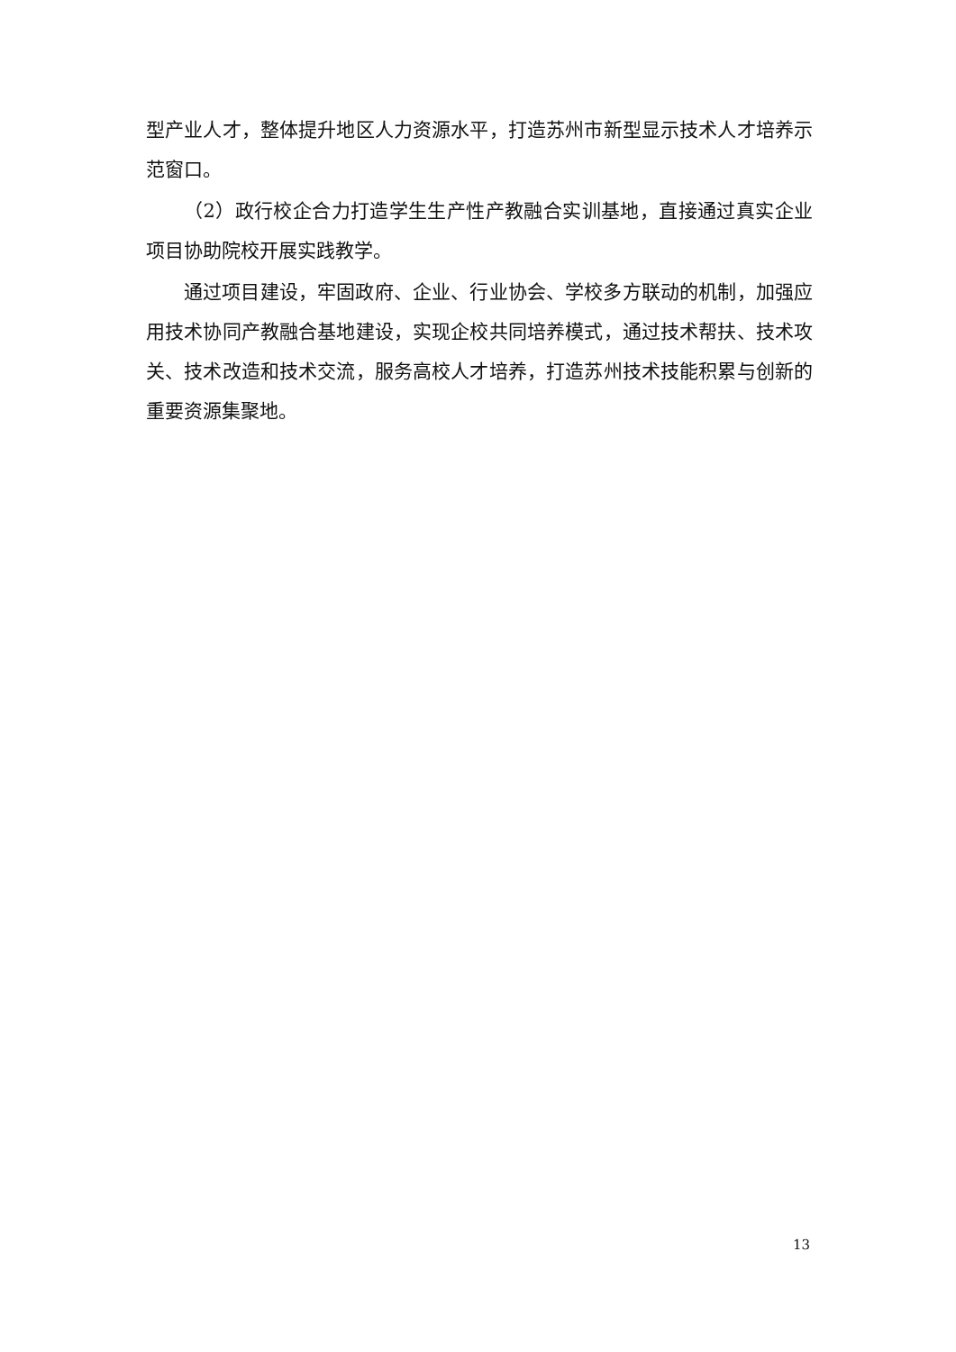型产业人才，整体提升地区人力资源水平，打造苏州市新型显示技术人才培养示范窗口。
（2）政行校企合力打造学生生产性产教融合实训基地，直接通过真实企业项目协助院校开展实践教学。
通过项目建设，牢固政府、企业、行业协会、学校多方联动的机制，加强应用技术协同产教融合基地建设，实现企校共同培养模式，通过技术帮扶、技术攻关、技术改造和技术交流，服务高校人才培养，打造苏州技术技能积累与创新的重要资源集聚地。
13